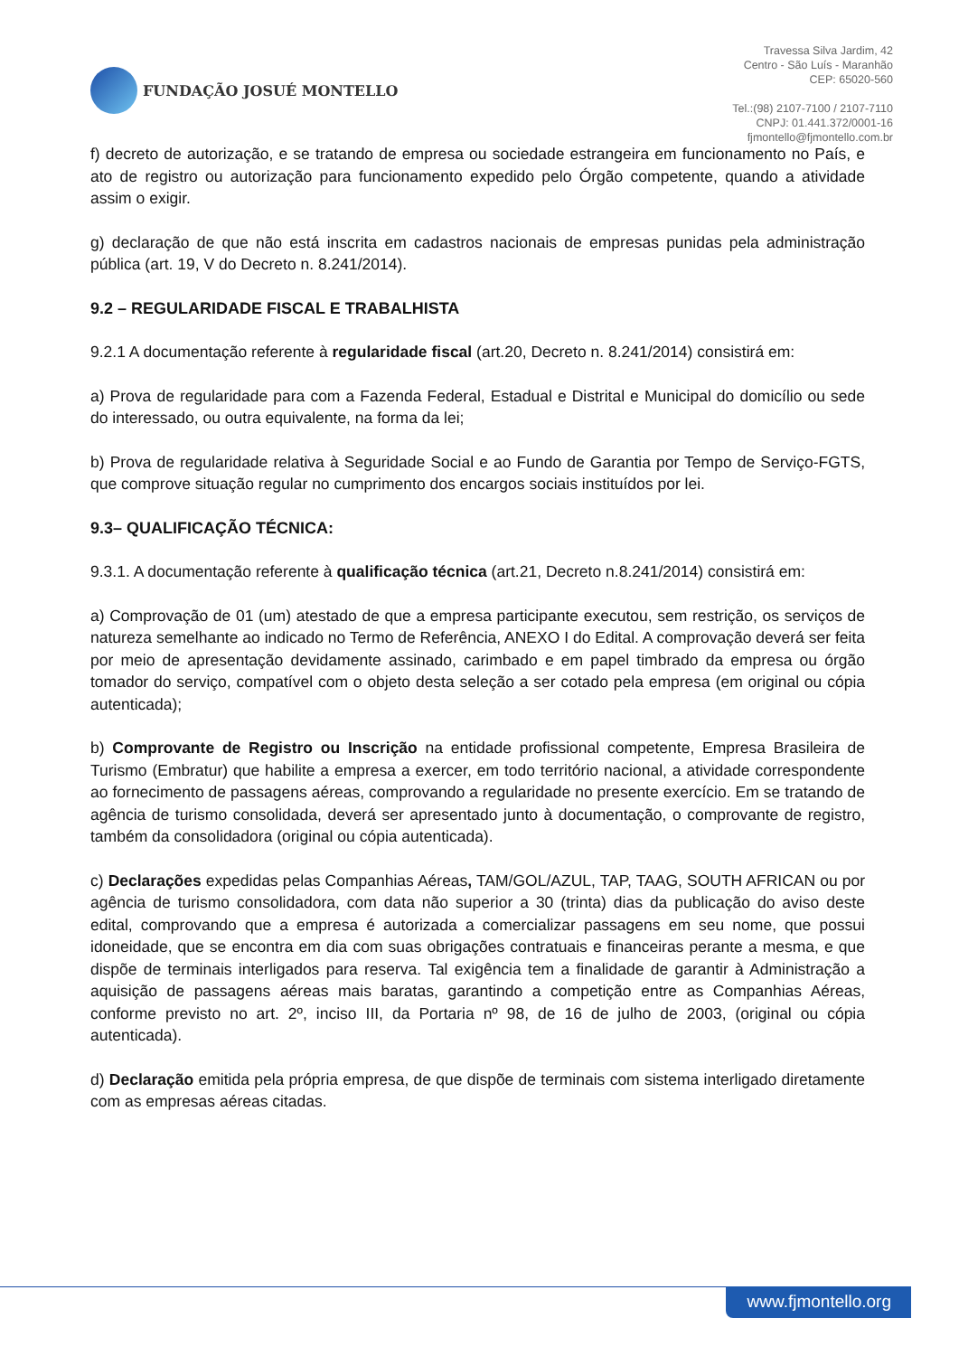FUNDAÇÃO JOSUÉ MONTELLO
Travessa Silva Jardim, 42
Centro - São Luís - Maranhão
CEP: 65020-560
Tel.:(98) 2107-7100 / 2107-7110
CNPJ: 01.441.372/0001-16
fjmontello@fjmontello.com.br
f) decreto de autorização, e se tratando de empresa ou sociedade estrangeira em funcionamento no País, e ato de registro ou autorização para funcionamento expedido pelo Órgão competente, quando a atividade assim o exigir.
g) declaração de que não está inscrita em cadastros nacionais de empresas punidas pela administração pública (art. 19, V do Decreto n. 8.241/2014).
9.2 – REGULARIDADE FISCAL E TRABALHISTA
9.2.1 A documentação referente à regularidade fiscal (art.20, Decreto n. 8.241/2014) consistirá em:
a) Prova de regularidade para com a Fazenda Federal, Estadual e Distrital e Municipal do domicílio ou sede do interessado, ou outra equivalente, na forma da lei;
b) Prova de regularidade relativa à Seguridade Social e ao Fundo de Garantia por Tempo de Serviço-FGTS, que comprove situação regular no cumprimento dos encargos sociais instituídos por lei.
9.3– QUALIFICAÇÃO TÉCNICA:
9.3.1. A documentação referente à qualificação técnica (art.21, Decreto n.8.241/2014) consistirá em:
a) Comprovação de 01 (um) atestado de que a empresa participante executou, sem restrição, os serviços de natureza semelhante ao indicado no Termo de Referência, ANEXO I do Edital. A comprovação deverá ser feita por meio de apresentação devidamente assinado, carimbado e em papel timbrado da empresa ou órgão tomador do serviço, compatível com o objeto desta seleção a ser cotado pela empresa (em original ou cópia autenticada);
b) Comprovante de Registro ou Inscrição na entidade profissional competente, Empresa Brasileira de Turismo (Embratur) que habilite a empresa a exercer, em todo território nacional, a atividade correspondente ao fornecimento de passagens aéreas, comprovando a regularidade no presente exercício. Em se tratando de agência de turismo consolidada, deverá ser apresentado junto à documentação, o comprovante de registro, também da consolidadora (original ou cópia autenticada).
c) Declarações expedidas pelas Companhias Aéreas, TAM/GOL/AZUL, TAP, TAAG, SOUTH AFRICAN ou por agência de turismo consolidadora, com data não superior a 30 (trinta) dias da publicação do aviso deste edital, comprovando que a empresa é autorizada a comercializar passagens em seu nome, que possui idoneidade, que se encontra em dia com suas obrigações contratuais e financeiras perante a mesma, e que dispõe de terminais interligados para reserva. Tal exigência tem a finalidade de garantir à Administração a aquisição de passagens aéreas mais baratas, garantindo a competição entre as Companhias Aéreas, conforme previsto no art. 2º, inciso III, da Portaria nº 98, de 16 de julho de 2003, (original ou cópia autenticada).
d) Declaração emitida pela própria empresa, de que dispõe de terminais com sistema interligado diretamente com as empresas aéreas citadas.
www.fjmontello.org